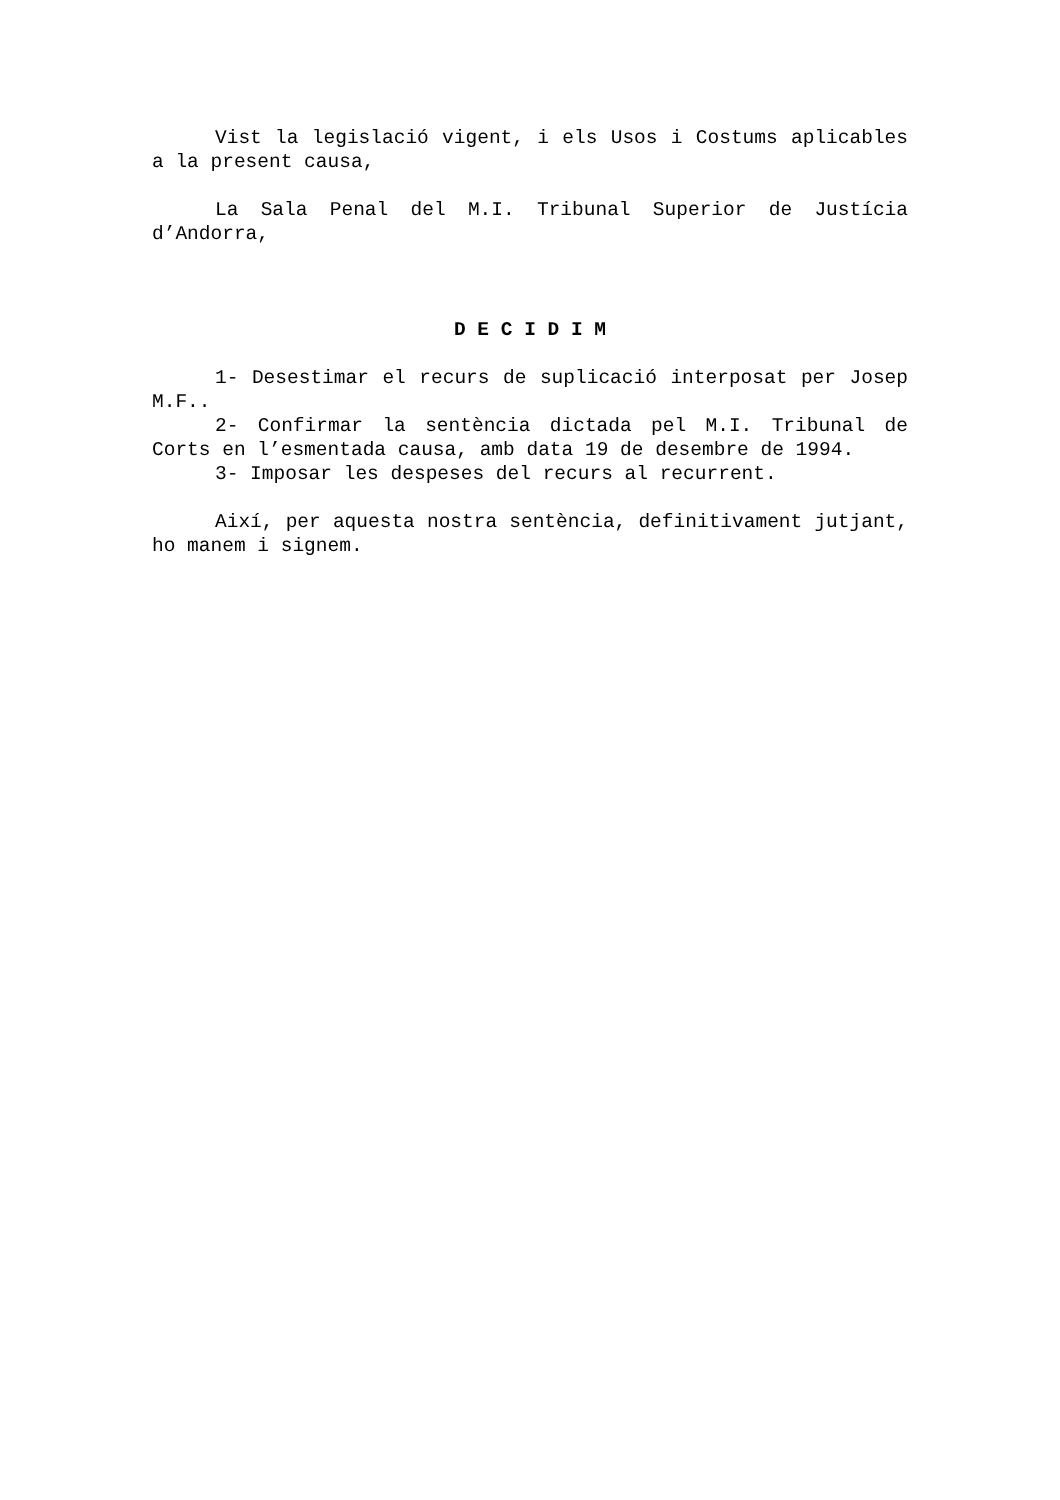Vist la legislació vigent, i els Usos i Costums aplicables a la present causa,
La Sala Penal del M.I. Tribunal Superior de Justícia d’Andorra,
D E C I D I M
1- Desestimar el recurs de suplicació interposat per Josep M.F..
2- Confirmar la sentència dictada pel M.I. Tribunal de Corts en l’esmentada causa, amb data 19 de desembre de 1994.
3- Imposar les despeses del recurs al recurrent.
Així, per aquesta nostra sentència, definitivament jutjant, ho manem i signem.